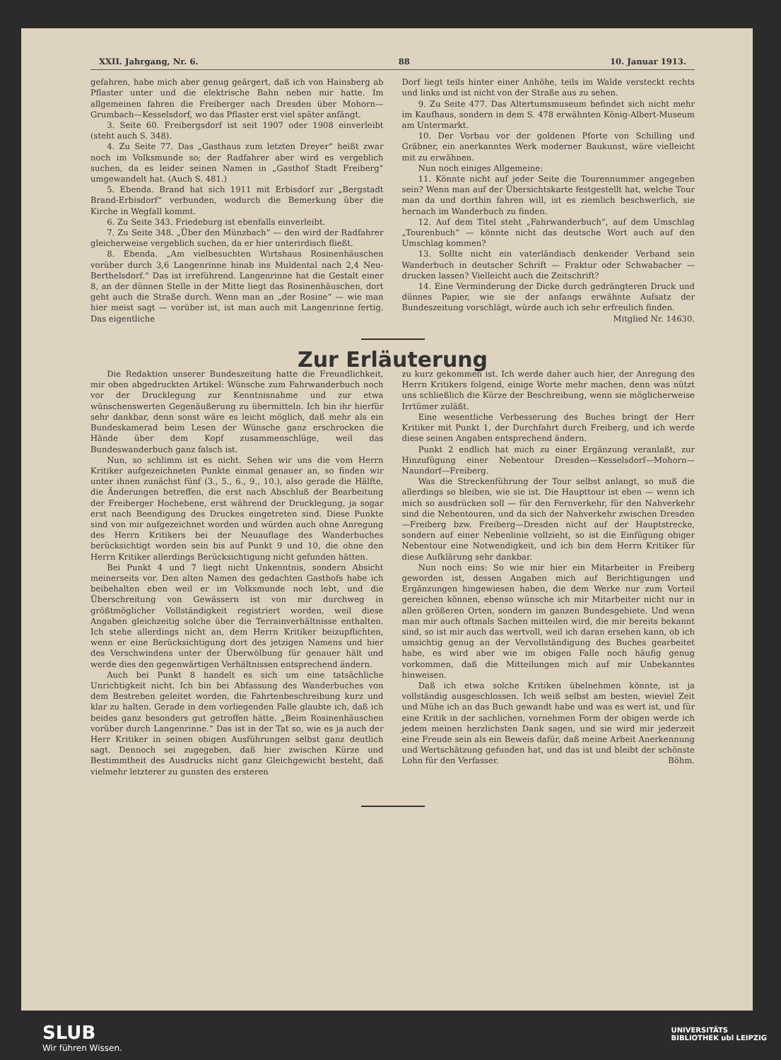XXII. Jahrgang, Nr. 6. 88 10. Januar 1913.
gefahren, habe mich aber genug geärgert, daß ich von Hainsberg ab Pflaster unter und die elektrische Bahn neben mir hatte. Im allgemeinen fahren die Freiberger nach Dresden über Mohorn—Grumbach—Kesselsdorf, wo das Pflaster erst viel später anfängt.
3. Seite 60. Freibergsdorf ist seit 1907 oder 1908 einverleibt (steht auch S. 348).
4. Zu Seite 77. Das „Gasthaus zum letzten Dreyer“ heißt zwar noch im Volksmunde so; der Radfahrer aber wird es vergeblich suchen, da es leider seinen Namen in „Gasthof Stadt Freiberg“ umgewandelt hat. (Auch S. 481.)
5. Ebenda. Brand hat sich 1911 mit Erbisdorf zur „Bergstadt Brand-Erbisdorf“ verbunden, wodurch die Bemerkung über die Kirche in Wegfall kommt.
6. Zu Seite 343. Friedeburg ist ebenfalls einverleibt.
7. Zu Seite 348. „Über den Münzbach“ — den wird der Radfahrer gleicherweise vergeblich suchen, da er hier unterirdisch fließt.
8. Ebenda. „Am vielbesuchten Wirtshaus Rosinenhäuschen vorüber durch 3,6 Langenrinne hinab ins Muldental nach 2,4 Neu-Berthelsdorf.“ Das ist irreführend. Langenrinne hat die Gestalt einer 8, an der dünnen Stelle in der Mitte liegt das Rosinenhäuschen, dort geht auch die Straße durch. Wenn man an „der Rosine“ — wie man hier meist sagt — vorüber ist, ist man auch mit Langenrinne fertig. Das eigentliche
Dorf liegt teils hinter einer Anhöhe, teils im Walde versteckt rechts und links und ist nicht von der Straße aus zu sehen.
9. Zu Seite 477. Das Altertumsmuseum befindet sich nicht mehr im Kaufhaus, sondern in dem S. 478 erwähnten König-Albert-Museum am Untermarkt.
10. Der Vorbau vor der goldenen Pforte von Schilling und Gräbner, ein anerkanntes Werk moderner Baukunst, wäre vielleicht mit zu erwähnen.
Nun noch einiges Allgemeine:
11. Könnte nicht auf jeder Seite die Tourennummer angegeben sein? Wenn man auf der Übersichtskarte festgestellt hat, welche Tour man da und dorthin fahren will, ist es ziemlich beschwerlich, sie hernach im Wanderbuch zu finden.
12. Auf dem Titel steht „Fahrwanderbuch“, auf dem Umschlag „Tourenbuch“ — könnte nicht das deutsche Wort auch auf den Umschlag kommen?
13. Sollte nicht ein vaterländisch denkender Verband sein Wanderbuch in deutscher Schrift — Fraktur oder Schwabacher — drucken lassen? Vielleicht auch die Zeitschrift?
14. Eine Verminderung der Dicke durch gedrängteren Druck und dünnes Papier, wie sie der anfangs erwähnte Aufsatz der Bundeszeitung vorschlägt, würde auch ich sehr erfreulich finden.
Mitglied Nr. 14630.
Zur Erläuterung
Die Redaktion unserer Bundeszeitung hatte die Freundlichkeit, mir oben abgedruckten Artikel: Wünsche zum Fahrwanderbuch noch vor der Drucklegung zur Kenntnisnahme und zur etwa wünschenswerten Gegenäußerung zu übermitteln. Ich bin ihr hierfür sehr dankbar, denn sonst wäre es leicht möglich, daß mehr als ein Bundeskamerad beim Lesen der Wünsche ganz erschrocken die Hände über dem Kopf zusammenschlüge, weil das Bundeswanderbuch ganz falsch ist.
Nun, so schlimm ist es nicht. Sehen wir uns die vom Herrn Kritiker aufgezeichneten Punkte einmal genauer an, so finden wir unter ihnen zunächst fünf (3., 5., 6., 9., 10.), also gerade die Hälfte, die Änderungen betreffen, die erst nach Abschluß der Bearbeitung der Freiberger Hochebene, erst während der Drucklegung, ja sogar erst nach Beendigung des Druckes eingetreten sind. Diese Punkte sind von mir aufgezeichnet worden und würden auch ohne Anregung des Herrn Kritikers bei der Neuauflage des Wanderbuches berücksichtigt worden sein bis auf Punkt 9 und 10, die ohne den Herrn Kritiker allerdings Berücksichtigung nicht gefunden hätten.
Bei Punkt 4 und 7 liegt nicht Unkenntnis, sondern Absicht meinerseits vor. Den alten Namen des gedachten Gasthofs habe ich beibehalten eben weil er im Volksmunde noch lebt, und die Überschreitung von Gewässern ist von mir durchweg in größtmöglicher Vollständigkeit registriert worden, weil diese Angaben gleichzeitig solche über die Terrainverhältnisse enthalten. Ich stehe allerdings nicht an, dem Herrn Kritiker beizupflichten, wenn er eine Berücksichtigung dort des jetzigen Namens und hier des Verschwindens unter der Überwölbung für genauer hält und werde dies den gegenwärtigen Verhältnissen entsprechend ändern.
Auch bei Punkt 8 handelt es sich um eine tatsächliche Unrichtigkeit nicht. Ich bin bei Abfassung des Wanderbuches von dem Bestreben geleitet worden, die Fahrtenbeschreibung kurz und klar zu halten. Gerade in dem vorliegenden Falle glaubte ich, daß ich beides ganz besonders gut getroffen hätte. „Beim Rosinenhäuschen vorüber durch Langenrinne.“ Das ist in der Tat so, wie es ja auch der Herr Kritiker in seinen obigen Ausführungen selbst ganz deutlich sagt. Dennoch sei zugegeben, daß hier zwischen Kürze und Bestimmtheit des Ausdrucks nicht ganz Gleichgewicht besteht, daß vielmehr letzterer zu gunsten des ersteren
zu kurz gekommen ist. Ich werde daher auch hier, der Anregung des Herrn Kritikers folgend, einige Worte mehr machen, denn was nützt uns schließlich die Kürze der Beschreibung, wenn sie möglicherweise Irrtümer zuläßt.
Eine wesentliche Verbesserung des Buches bringt der Herr Kritiker mit Punkt 1, der Durchfahrt durch Freiberg, und ich werde diese seinen Angaben entsprechend ändern.
Punkt 2 endlich hat mich zu einer Ergänzung veranlaßt, zur Hinzufügung einer Nebentour Dresden—Kesselsdorf—Mohorn—Naundorf—Freiberg.
Was die Streckenführung der Tour selbst anlangt, so muß die allerdings so bleiben, wie sie ist. Die Haupttour ist eben — wenn ich mich so ausdrücken soll — für den Fernverkehr, für den Nahverkehr sind die Nebentouren, und da sich der Nahverkehr zwischen Dresden—Freiberg bzw. Freiberg—Dresden nicht auf der Hauptstrecke, sondern auf einer Nebenlinie vollzieht, so ist die Einfügung obiger Nebentour eine Notwendigkeit, und ich bin dem Herrn Kritiker für diese Aufklärung sehr dankbar.
Nun noch eins: So wie mir hier ein Mitarbeiter in Freiberg geworden ist, dessen Angaben mich auf Berichtigungen und Ergänzungen hingewiesen haben, die dem Werke nur zum Vorteil gereichen können, ebenso wünsche ich mir Mitarbeiter nicht nur in allen größeren Orten, sondern im ganzen Bundesgebiete. Und wenn man mir auch oftmals Sachen mitteilen wird, die mir bereits bekannt sind, so ist mir auch das wertvoll, weil ich daran ersehen kann, ob ich umsichtig genug an der Vervollständigung des Buches gearbeitet habe, es wird aber wie im obigen Falle noch häufig genug vorkommen, daß die Mitteilungen mich auf mir Unbekanntes hinweisen.
Daß ich etwa solche Kritiken übelnehmen könnte, ist ja vollständig ausgeschlossen. Ich weiß selbst am besten, wieviel Zeit und Mühe ich an das Buch gewandt habe und was es wert ist, und für eine Kritik in der sachlichen, vornehmen Form der obigen werde ich jedem meinen herzlichsten Dank sagen, und sie wird mir jederzeit eine Freude sein als ein Beweis dafür, daß meine Arbeit Anerkennung und Wertschätzung gefunden hat, und das ist und bleibt der schönste Lohn für den Verfasser. Böhm.
SLUB
Wir führen Wissen.
UNIVERSITÄTS
BIBLIOTHEK ubl LEIPZIG